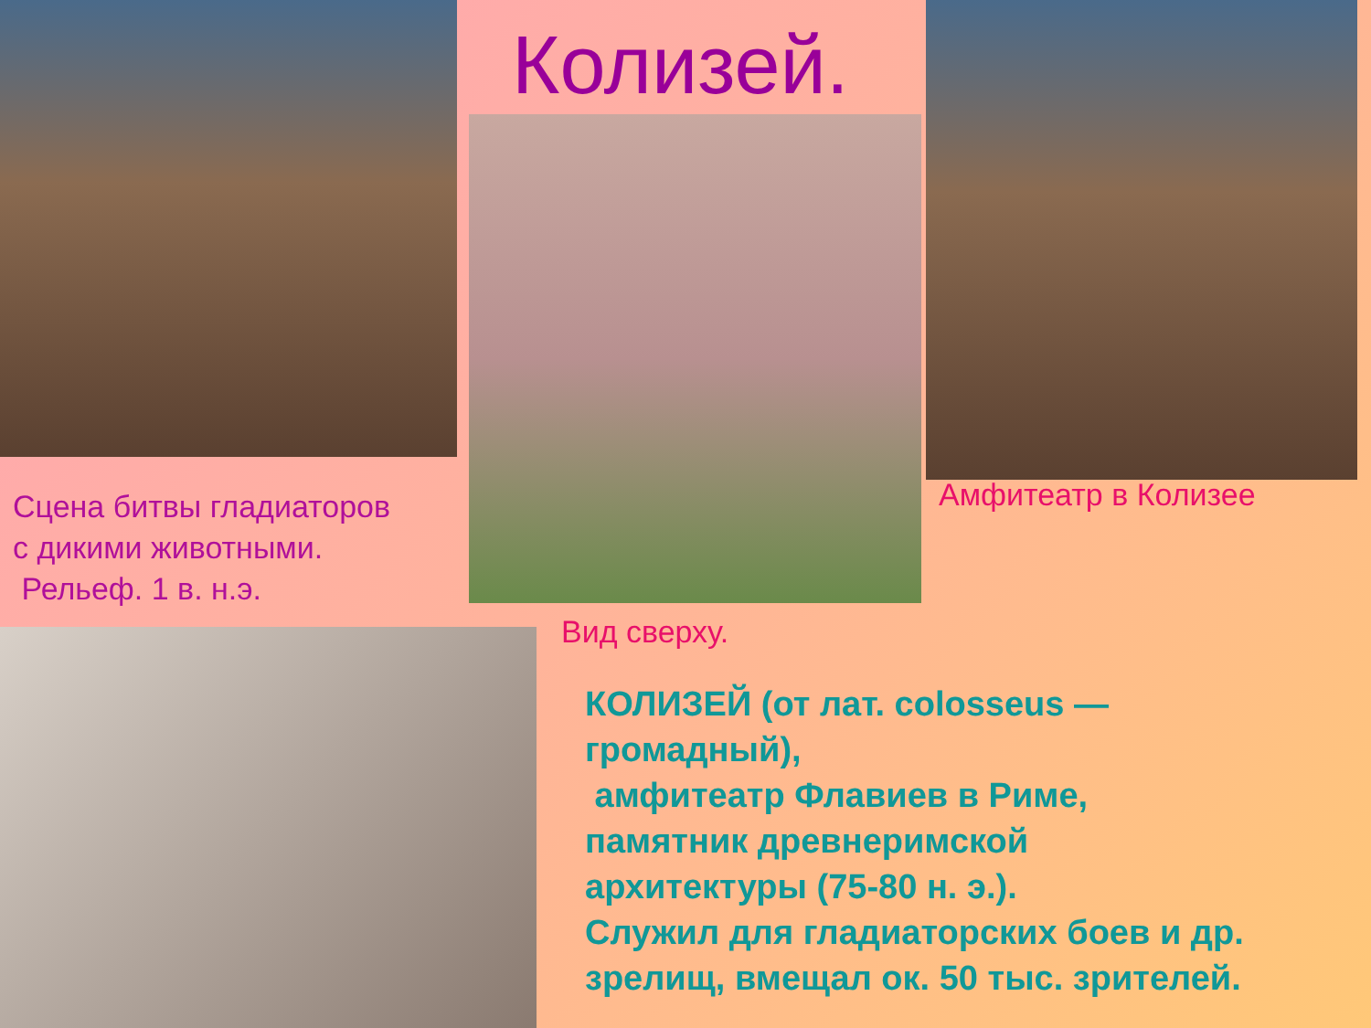Колизей.
Сцена битвы гладиаторов
с дикими животными.
Рельеф. 1 в. н.э.
Амфитеатр в Колизее
Вид сверху.
КОЛИЗЕЙ (от лат. colosseus —
громадный),
амфитеатр Флавиев в Риме,
памятник древнеримской
архитектуры (75-80 н. э.).
Служил для гладиаторских боев и др.
зрелищ, вмещал ок. 50 тыс. зрителей.